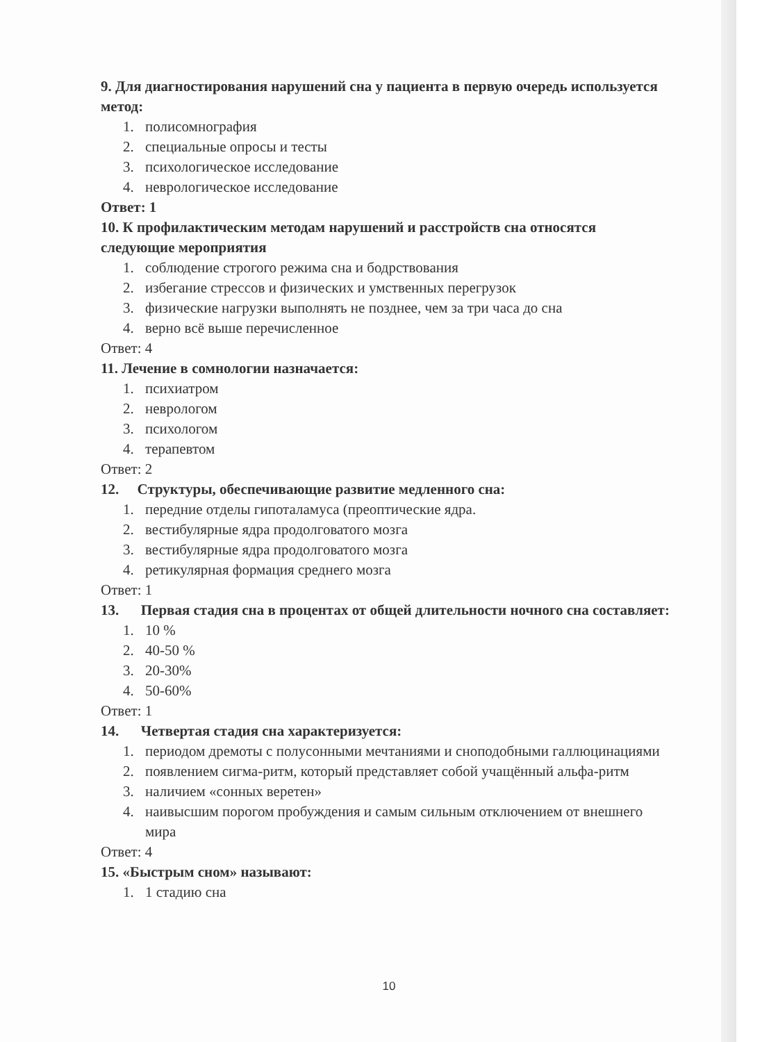9. Для диагностирования нарушений сна у пациента в первую очередь используется метод:
1. полисомнография
2. специальные опросы и тесты
3. психологическое исследование
4. неврологическое исследование
Ответ: 1
10. К профилактическим методам нарушений и расстройств сна относятся следующие мероприятия
1. соблюдение строгого режима сна и бодрствования
2. избегание стрессов и физических и умственных перегрузок
3. физические нагрузки выполнять не позднее, чем за три часа до сна
4. верно всё выше перечисленное
Ответ: 4
11. Лечение в сомнологии назначается:
1. психиатром
2. неврологом
3. психологом
4. терапевтом
Ответ: 2
12. Структуры, обеспечивающие развитие медленного сна:
1. передние отделы гипоталамуса (преоптические ядра.
2. вестибулярные ядра продолговатого мозга
3. вестибулярные ядра продолговатого мозга
4. ретикулярная формация среднего мозга
Ответ: 1
13. Первая стадия сна в процентах от общей длительности ночного сна составляет:
1. 10 %
2. 40-50 %
3. 20-30%
4. 50-60%
Ответ: 1
14. Четвертая стадия сна характеризуется:
1. периодом дремоты с полусонными мечтаниями и сноподобными галлюцинациями
2. появлением сигма-ритм, который представляет собой учащённый альфа-ритм
3. наличием «сонных веретен»
4. наивысшим порогом пробуждения и самым сильным отключением от внешнего мира
Ответ: 4
15. «Быстрым сном» называют:
1. 1 стадию сна
10